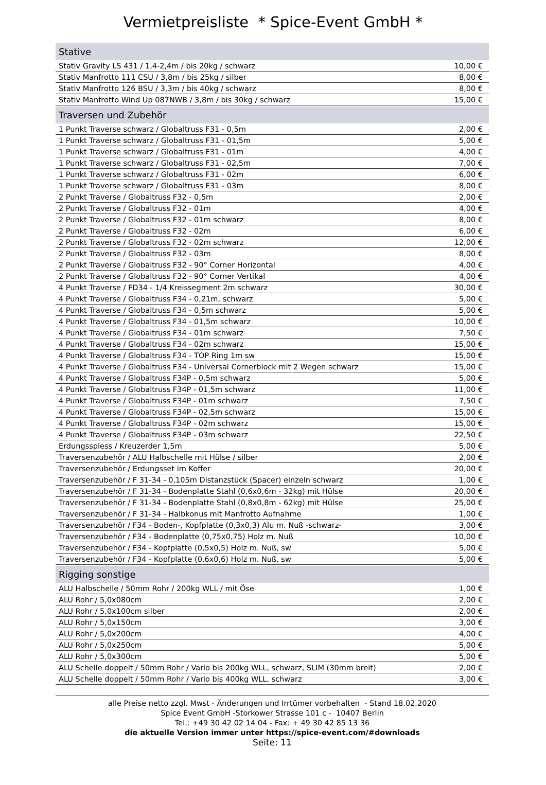Vermietpreisliste * Spice-Event GmbH *
| Stative | |
| --- | --- |
| Stativ Gravity LS 431 / 1,4-2,4m / bis 20kg / schwarz | 10,00 € |
| Stativ Manfrotto 111 CSU / 3,8m / bis 25kg / silber | 8,00 € |
| Stativ Manfrotto 126 BSU / 3,3m / bis 40kg / schwarz | 8,00 € |
| Stativ Manfrotto Wind Up 087NWB / 3,8m / bis 30kg / schwarz | 15,00 € |
| Traversen und Zubehör | |
| 1 Punkt Traverse schwarz / Globaltruss F31 - 0,5m | 2,00 € |
| 1 Punkt Traverse schwarz / Globaltruss F31 - 01,5m | 5,00 € |
| 1 Punkt Traverse schwarz / Globaltruss F31 - 01m | 4,00 € |
| 1 Punkt Traverse schwarz / Globaltruss F31 - 02,5m | 7,00 € |
| 1 Punkt Traverse schwarz / Globaltruss F31 - 02m | 6,00 € |
| 1 Punkt Traverse schwarz / Globaltruss F31 - 03m | 8,00 € |
| 2 Punkt Traverse / Globaltruss F32 - 0,5m | 2,00 € |
| 2 Punkt Traverse / Globaltruss F32 - 01m | 4,00 € |
| 2 Punkt Traverse / Globaltruss F32 - 01m schwarz | 8,00 € |
| 2 Punkt Traverse / Globaltruss F32 - 02m | 6,00 € |
| 2 Punkt Traverse / Globaltruss F32 - 02m schwarz | 12,00 € |
| 2 Punkt Traverse / Globaltruss F32 - 03m | 8,00 € |
| 2 Punkt Traverse / Globaltruss F32 - 90° Corner Horizontal | 4,00 € |
| 2 Punkt Traverse / Globaltruss F32 - 90° Corner Vertikal | 4,00 € |
| 4 Punkt Traverse / FD34 - 1/4 Kreissegment 2m schwarz | 30,00 € |
| 4 Punkt Traverse / Globaltruss F34 - 0,21m, schwarz | 5,00 € |
| 4 Punkt Traverse / Globaltruss F34 - 0,5m schwarz | 5,00 € |
| 4 Punkt Traverse / Globaltruss F34 - 01,5m schwarz | 10,00 € |
| 4 Punkt Traverse / Globaltruss F34 - 01m schwarz | 7,50 € |
| 4 Punkt Traverse / Globaltruss F34 - 02m schwarz | 15,00 € |
| 4 Punkt Traverse / Globaltruss F34 - TOP Ring 1m sw | 15,00 € |
| 4 Punkt Traverse / Globaltruss F34 - Universal Cornerblock mit 2 Wegen schwarz | 15,00 € |
| 4 Punkt Traverse / Globaltruss F34P - 0,5m schwarz | 5,00 € |
| 4 Punkt Traverse / Globaltruss F34P - 01,5m schwarz | 11,00 € |
| 4 Punkt Traverse / Globaltruss F34P - 01m schwarz | 7,50 € |
| 4 Punkt Traverse / Globaltruss F34P - 02,5m schwarz | 15,00 € |
| 4 Punkt Traverse / Globaltruss F34P - 02m schwarz | 15,00 € |
| 4 Punkt Traverse / Globaltruss F34P - 03m schwarz | 22,50 € |
| Erdungsspiess / Kreuzerder 1,5m | 5,00 € |
| Traversenzubehör / ALU Halbschelle mit Hülse / silber | 2,00 € |
| Traversenzubehör / Erdungsset im Koffer | 20,00 € |
| Traversenzubehör / F 31-34 - 0,105m Distanzstück (Spacer) einzeln schwarz | 1,00 € |
| Traversenzubehör / F 31-34 - Bodenplatte Stahl (0,6x0,6m - 32kg) mit Hülse | 20,00 € |
| Traversenzubehör / F 31-34 - Bodenplatte Stahl (0,8x0,8m - 62kg) mit Hülse | 25,00 € |
| Traversenzubehör / F 31-34 - Halbkonus mit Manfrotto Aufnahme | 1,00 € |
| Traversenzubehör / F34 - Boden-, Kopfplatte (0,3x0,3) Alu m. Nuß -schwarz- | 3,00 € |
| Traversenzubehör / F34 - Bodenplatte (0,75x0,75) Holz m. Nuß | 10,00 € |
| Traversenzubehör / F34 - Kopfplatte (0,5x0,5) Holz m. Nuß, sw | 5,00 € |
| Traversenzubehör / F34 - Kopfplatte (0,6x0,6) Holz m. Nuß, sw | 5,00 € |
| Rigging sonstige | |
| ALU Halbschelle / 50mm Rohr / 200kg WLL / mit Öse | 1,00 € |
| ALU Rohr / 5,0x080cm | 2,00 € |
| ALU Rohr / 5,0x100cm silber | 2,00 € |
| ALU Rohr / 5,0x150cm | 3,00 € |
| ALU Rohr / 5,0x200cm | 4,00 € |
| ALU Rohr / 5,0x250cm | 5,00 € |
| ALU Rohr / 5,0x300cm | 5,00 € |
| ALU Schelle doppelt / 50mm Rohr / Vario bis 200kg WLL, schwarz, SLIM (30mm breit) | 2,00 € |
| ALU Schelle doppelt / 50mm Rohr / Vario bis 400kg WLL, schwarz | 3,00 € |
alle Preise netto zzgl. Mwst - Änderungen und Irrtümer vorbehalten - Stand 18.02.2020
Spice Event GmbH -Storkower Strasse 101 c - 10407 Berlin
Tel.: +49 30 42 02 14 04 - Fax: + 49 30 42 85 13 36
die aktuelle Version immer unter https://spice-event.com/#downloads
Seite: 11